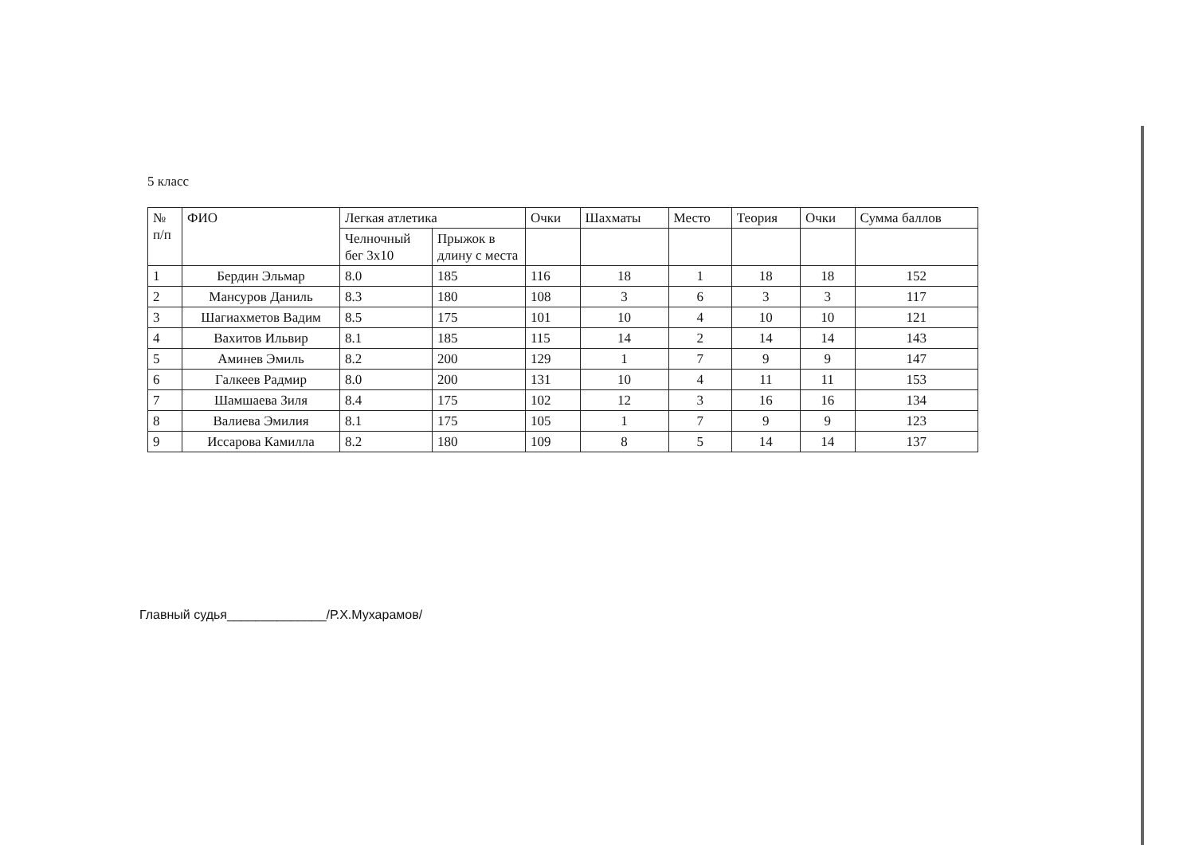5 класс
| № п/п | ФИО | Легкая атлетика | | Очки | Шахматы | Место | Теория | Очки | Сумма баллов |
| --- | --- | --- | --- | --- | --- | --- | --- | --- | --- |
| | | Челночный бег 3х10 | Прыжок в длину с места | | | | | | |
| 1 | Бердин Эльмар | 8.0 | 185 | 116 | 18 | 1 | 18 | 18 | 152 |
| 2 | Мансуров Даниль | 8.3 | 180 | 108 | 3 | 6 | 3 | 3 | 117 |
| 3 | Шагиахметов Вадим | 8.5 | 175 | 101 | 10 | 4 | 10 | 10 | 121 |
| 4 | Вахитов Ильвир | 8.1 | 185 | 115 | 14 | 2 | 14 | 14 | 143 |
| 5 | Аминев Эмиль | 8.2 | 200 | 129 | 1 | 7 | 9 | 9 | 147 |
| 6 | Галкеев Радмир | 8.0 | 200 | 131 | 10 | 4 | 11 | 11 | 153 |
| 7 | Шамшаева Зиля | 8.4 | 175 | 102 | 12 | 3 | 16 | 16 | 134 |
| 8 | Валиева Эмилия | 8.1 | 175 | 105 | 1 | 7 | 9 | 9 | 123 |
| 9 | Иссарова Камилла | 8.2 | 180 | 109 | 8 | 5 | 14 | 14 | 137 |
Главный судья______________/Р.Х.Мухарамов/